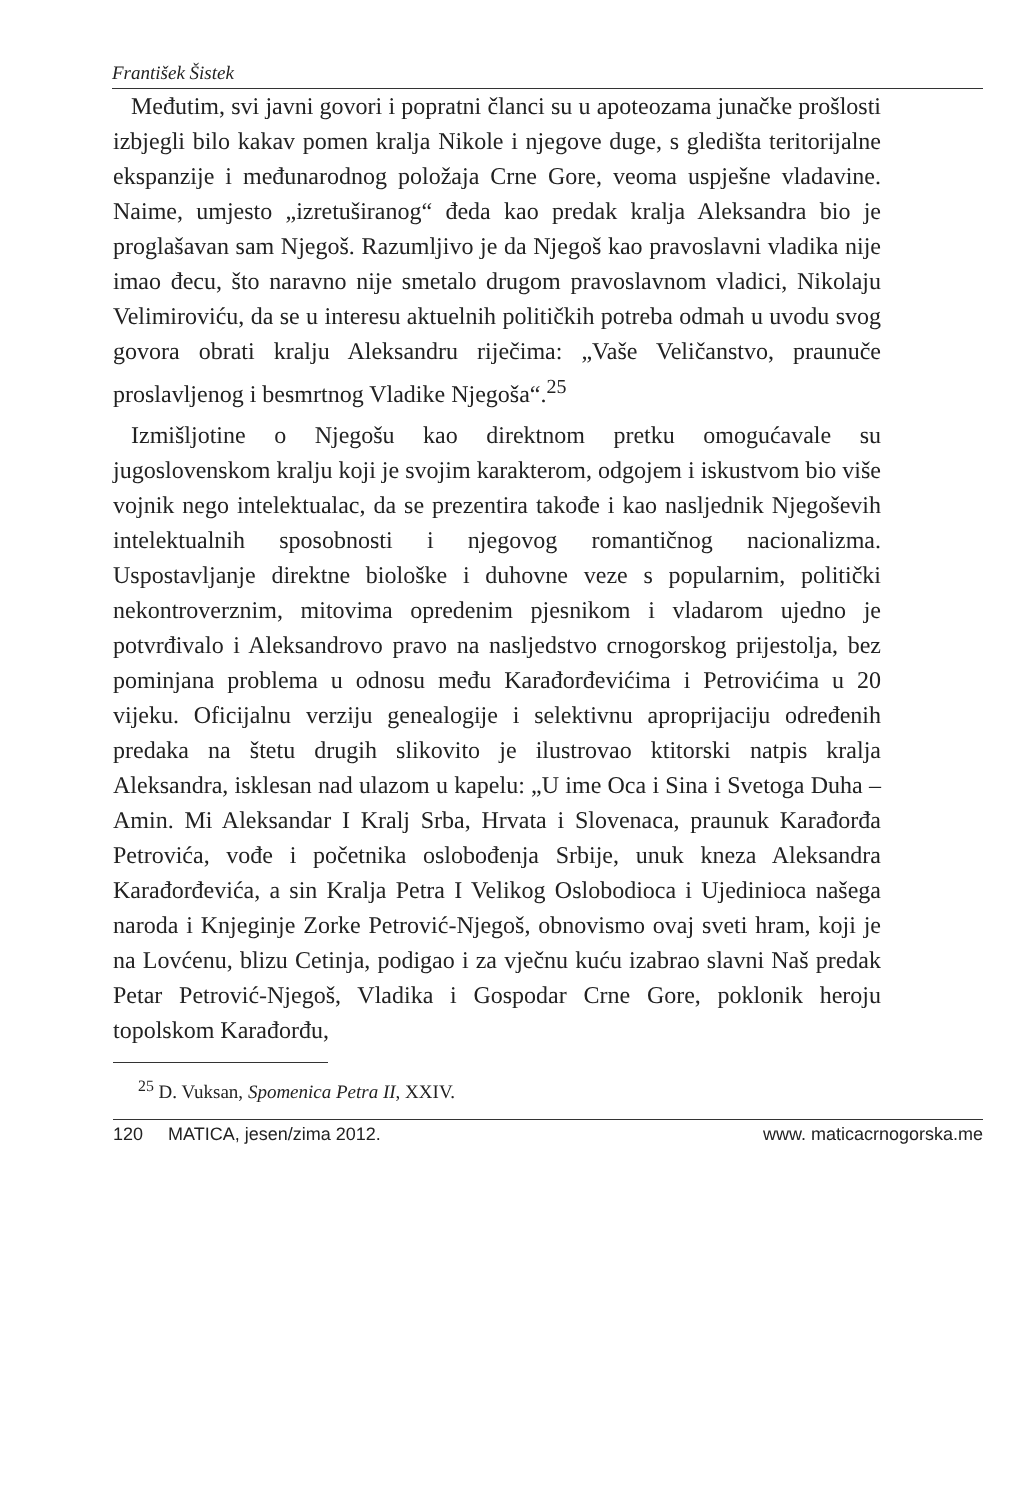František Šistek
Međutim, svi javni govori i popratni članci su u apoteozama junačke prošlosti izbjegli bilo kakav pomen kralja Nikole i njegove duge, s gledišta teritorijalne ekspanzije i međunarodnog položaja Crne Gore, veoma uspješne vladavine. Naime, umjesto „izretuširanog“ đeda kao predak kralja Aleksandra bio je proglašavan sam Njegoš. Razumljivo je da Njegoš kao pravoslavni vladika nije imao đecu, što naravno nije smetalo drugom pravoslavnom vladici, Nikolaju Velimiroviću, da se u interesu aktuelnih političkih potreba odmah u uvodu svog govora obrati kralju Aleksandru riječima: „Vaše Veličanstvo, praunuče proslavljenog i besmrtnog Vladike Njegoša“.<sup>25</sup>
Izmišljotine o Njegošu kao direktnom pretku omogućavale su jugoslovenskom kralju koji je svojim karakterom, odgojem i iskustvom bio više vojnik nego intelektualac, da se prezentira takođe i kao nasljednik Njegoševih intelektualnih sposobnosti i njegovog romantičnog nacionalizma. Uspostavljanje direktne biološke i duhovne veze s popularnim, politički nekontroverznim, mitovima opredenim pjesnikom i vladarom ujedno je potvrđivalo i Aleksandrovo pravo na nasljedstvo crnogorskog prijestolja, bez pominjana problema u odnosu među Karađorđevićima i Petrovićima u 20 vijeku. Oficijalnu verziju genealogije i selektivnu aproprijaciju određenih predaka na štetu drugih slikovito je ilustrovao ktitorski natpis kralja Aleksandra, isklesan nad ulazom u kapelu: „U ime Oca i Sina i Svetoga Duha – Amin. Mi Aleksandar I Kralj Srba, Hrvata i Slovenaca, praunuk Karađorđa Petrovića, vođe i početnika oslobođenja Srbije, unuk kneza Aleksandra Karađorđevića, a sin Kralja Petra I Velikog Oslobodioca i Ujedinioca našega naroda i Knjeginje Zorke Petrović-Njegoš, obnovismo ovaj sveti hram, koji je na Lovćenu, blizu Cetinja, podigao i za vječnu kuću izabrao slavni Naš predak Petar Petrović-Njegoš, Vladika i Gospodar Crne Gore, poklonik heroju topolskom Karađorđu,
<sup>25</sup> D. Vuksan, Spomenica Petra II, XXIV.
120 MATICA, jesen/zima 2012. www. maticacrnogorska.me